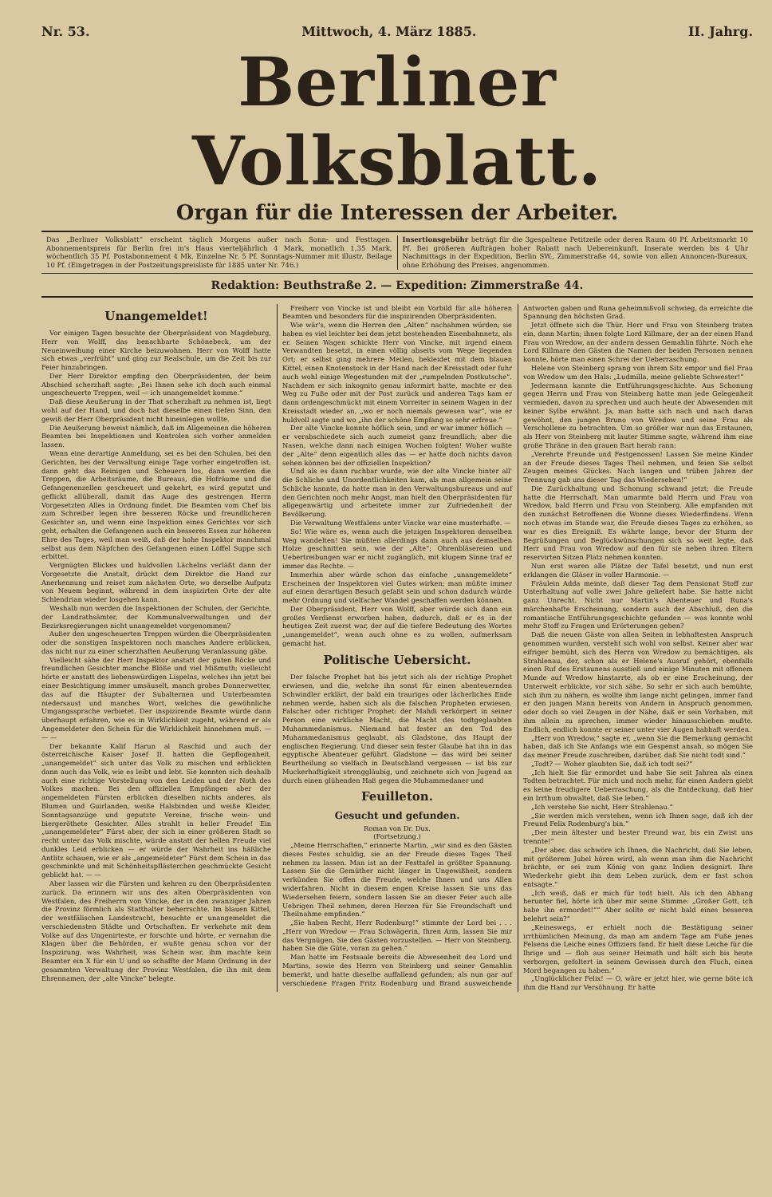Nr. 53. Mittwoch, 4. März 1885. II. Jahrg.
Berliner Volksblatt.
Organ für die Interessen der Arbeiter.
Das „Berliner Volksblatt“ erscheint täglich Morgens außer nach Sonn- und Festtagen. Abonnementspreis für Berlin frei in's Haus vierteljährlich 4 Mark, monatlich 1,35 Mark, wöchentlich 35 Pf. Postabonnement 4 Mk. Einzelne Nr. 5 Pf. Sonntags-Nummer mit illustr. Beilage 10 Pf. (Eingetragen in der Postzeitungspreisliste für 1885 unter Nr. 746.)
Insertionsgebühr beträgt für die 3gespaltene Petitzeile oder deren Raum 40 Pf. Arbeitsmarkt 10 Pf. Bei größeren Aufträgen hoher Rabatt nach Uebereinkunft. Inserate werden bis 4 Uhr Nachmittags in der Expedition, Berlin SW., Zimmerstraße 44, sowie von allen Annoncen-Bureaux, ohne Erhöhung des Preises, angenommen.
Redaktion: Beuthstraße 2. — Expedition: Zimmerstraße 44.
Unangemeldet!
Vor einigen Tagen besuchte der Oberpräsident von Magdeburg, Herr von Wolff, das benachbarte Schönebeck, um der Neueinweihung einer Kirche beizuwohnen. Herr von Wolff hatte sich etwas „verfrüht“ und ging zur Realschule, um die Zeit bis zur Feier hinzubringen.
Der Herr Direktor empfing den Oberpräsidenten, der beim Abschied scherzhaft sagte: „Bei Ihnen sehe ich doch auch einmal ungescheuerte Treppen, weil — ich unangemeldet komme.“
Daß diese Aeußerung in der That scherzhaft zu nehmen ist, liegt wohl auf der Hand, und doch hat dieselbe einen tiefen Sinn, den gewiß der Herr Oberpräsident nicht hineinlegen wollte.
Die Aeußerung beweist nämlich, daß im Allgemeinen die höheren Beamten bei Inspektionen und Kontrolen sich vorher anmelden lassen.
Wenn eine derartige Anmeldung, sei es bei den Schulen, bei den Gerichten, bei der Verwaltung einige Tage vorher eingetroffen ist, dann geht das Reinigen und Scheuern los, dann werden die Treppen, die Arbeitsräume, die Bureaus, die Hofräume und die Gefangenenzellen gescheuert und gekehrt, es wird geputzt und geflickt allüberall, damit das Auge des gestrengen Herrn Vorgesetzten Alles in Ordnung findet. Die Beamten vom Chef bis zum Schreiber legen ihre besseren Röcke und freundlicheren Gesichter an, und wenn eine Inspektion eines Gerichtes vor sich geht, erhalten die Gefangenen auch ein besseres Essen zur höheren Ehre des Tages, weil man weiß, daß der hohe Inspektor manchmal selbst aus dem Näpfchen des Gefangenen einen Löffel Suppe sich erbittet.
Vergnügten Blickes und huldvollen Lächelns verläßt dann der Vorgesetzte die Anstalt, drückt dem Direktor die Hand zur Anerkennung und reiset zum nächsten Orte, wo derselbe Aufputz von Neuem beginnt, während in dem inspizirten Orte der alte Schlendrian wieder losgehen kann.
Weshalb nun werden die Inspektionen der Schulen, der Gerichte, der Landrathsämter, der Kommunalverwaltungen und der Bezirksregierungen nicht unangemeldet vorgenommen?
Außer den ungescheuerten Treppen würden die Oberpräsidenten oder die sonstigen Inspektoren noch manches Andere erblicken, das nicht nur zu einer scherzhaften Aeußerung Veranlassung gäbe.
Vielleicht sähe der Herr Inspektor anstatt der guten Röcke und freundlichen Gesichter manche Blöße und viel Mißmuth; vielleicht hörte er anstatt des liebenswürdigen Lispelns, welches ihn jetzt bei einer Besichtigung immer umsäuselt, manch grobes Donnerwetter, das auf die Häupter der Subalternen und Unterbeamten niedersaust und manches Wort, welches die gewöhnliche Umgangssprache verbietet. Der inspizirende Beamte würde dann überhaupt erfahren, wie es in Wirklichkeit zugeht, während er als Angemeldeter den Schein für die Wirklichkeit hinnehmen muß. — — —
Der bekannte Kalif Harun al Raschid und auch der österreichische Kaiser Josef II. hatten die Gepflogenheit, „unangemeldet“ sich unter das Volk zu mischen und erblickten dann auch das Volk, wie es leibt und lebt. Sie konnten sich deshalb auch eine richtige Vorstellung von den Leiden und der Noth des Volkes machen. Bei den offiziellen Empfängen aber der angemeldeten Fürsten erblicken dieselben nichts anderes, als Blumen und Guirlanden, weiße Halsbinden und weiße Kleider, Sonntagsanzüge und geputzte Vereine, frische wein- und biergeröthete Gesichter. Alles strahlt in heller Freude! Ein „unangemeldeter“ Fürst aber, der sich in einer größeren Stadt so recht unter das Volk mischte, würde anstatt der hellen Freude viel dunkles Leid erblicken — er würde der Wahrheit ins häßliche Antlitz schauen, wie er als „angemeldeter“ Fürst dem Schein in das geschminkte und mit Schönheitspflästerchen geschmückte Gesicht geblickt hat. — —
Aber lassen wir die Fürsten und kehren zu den Oberpräsidenten zurück. Da erinnern wir uns des alten Oberpräsidenten von Westfalen, des Freiherrn von Vincke, der in den zwanziger Jahren die Provinz förmlich als Statthalter beherrschte. Im blauen Kittel, der westfälischen Landestracht, besuchte er unangemeldet die verschiedensten Städte und Ortschaften. Er verkehrte mit dem Volke auf das Ungenirteste, er forschte und hörte, er vernahm die Klagen über die Behörden, er wußte genau schon vor der Inspizirung, was Wahrheit, was Schein war, ihm machte kein Beamter ein X für ein U und so schaffte der Mann Ordnung in der gesammten Verwaltung der Provinz Westfalen, die ihn mit dem Ehrennamen, der „alte Vincke“ belegte.
Freiherr von Vincke ist und bleibt ein Vorbild für alle höheren Beamten und besonders für die inspizirenden Oberpräsidenten.
Wie wär's, wenn die Herren den „Alten“ nachahmen würden; sie haben es viel leichter bei dem jetzt bestehenden Eisenbahnnetz, als er. Seinen Wagen schickte Herr von Vincke, mit irgend einem Verwandten besetzt, in einen völlig abseits vom Wege liegenden Ort; er selbst ging mehrere Meilen, bekleidet mit dem blauen Kittel, einen Knotenstock in der Hand nach der Kreisstadt oder fuhr auch wohl einige Wegestunden mit der „rumpelnden Postkutsche“. Nachdem er sich inkognito genau informirt hatte, machte er den Weg zu Fuße oder mit der Post zurück und anderen Tags kam er dann ordengeschmückt mit einem Vorreiter in seinem Wagen in der Kreisstadt wieder an, „wo er noch niemals gewesen war“, wie er huldvoll sagte und wo „ihn der schöne Empfang so sehr erfreue.“
Der alte Vincke konnte höflich sein, und er war immer höflich — er verabschiedete sich auch zumeist ganz freundlich; aber die Nasen, welche dann nach einigen Wochen folgten! Woher wußte der „Alte“ denn eigentlich alles das — er hatte doch nichts davon sehen können bei der offiziellen Inspektion?
Und als es dann ruchbar wurde, wie der alte Vincke hinter all' die Schliche und Unordentlichkeiten kam, als man allgemein seine Schliche kannte, da hatte man in den Verwaltungsbureaus und auf den Gerichten noch mehr Angst, man hielt den Oberpräsidenten für allgegenwärtig und arbeitete immer zur Zufriedenheit der Bevölkerung.
Die Verwaltung Westfalens unter Vincke war eine musterhafte. —
So! Wie wäre es, wenn auch die jetzigen Inspektoren denselben Weg wandelten! Sie müßten allerdings dann auch aus demselben Holze geschnitten sein, wie der „Alte“; Ohrenbläsereien und Uebertreibungen war er nicht zugänglich, mit klugem Sinne traf er immer das Rechte. —
Immerhin aber würde schon das einfache „unangemeldete“ Erscheinen der Inspektoren viel Gutes wirken; man müßte immer auf einen derartigen Besuch gefaßt sein und schon dadurch würde mehr Ordnung und vielfacher Wandel geschaffen werden können.
Der Oberpräsident, Herr von Wolff, aber würde sich dann ein großes Verdienst erworben haben, dadurch, daß er es in der heutigen Zeit zuerst war, der auf die tiefere Bedeutung des Wortes „unangemeldet“, wenn auch ohne es zu wollen, aufmerksam gemacht hat.
Politische Uebersicht.
Der falsche Prophet hat bis jetzt sich als der richtige Prophet erwiesen, und die, welche ihn sonst für einen abenteuernden Schwindler erklärt, der bald ein trauriges oder lächerliches Ende nehmen werde, haben sich als die falschen Propheten erwiesen. Falscher oder richtiger Prophet: der Mahdi verkörpert in seiner Person eine wirkliche Macht, die Macht des todtgeglaubten Muhammedanismus. Niemand hat fester an den Tod des Muhammedanismus geglaubt, als Gladstone, das Haupt der englischen Regierung. Und dieser sein fester Glaube hat ihn in das egyptische Abenteuer geführt. Gladstone — das wird bei seiner Beurtheilung so vielfach in Deutschland vergessen — ist bis zur Muckerhaftigkeit strenggläubig, und zeichnete sich von Jugend an durch einen glühenden Haß gegen die Muhammedaner und
Feuilleton.
Gesucht und gefunden.
Roman von Dr. Dux.
(Fortsetzung.)
„Meine Herrschaften,“ erinnerte Martin, „wir sind es den Gästen dieses Festes schuldig, sie an der Freude dieses Tages Theil nehmen zu lassen. Man ist an der Festtafel in größter Spannung. Lassen Sie die Gemüther nicht länger in Ungewißheit, sondern verkünden Sie offen die Freude, welche Ihnen und uns Allen widerfahren. Nicht in diesem engen Kreise lassen Sie uns das Wiedersehen feiern, sondern lassen Sie an dieser Feier auch alle Uebrigen Theil nehmen, deren Herzen für Sie Freundschaft und Theilnahme empfinden.“
„Sie haben Recht, Herr Rodenburg!“ stimmte der Lord bei . . . „Herr von Wredow — Frau Schwägerin, Ihren Arm, lassen Sie mir das Vergnügen, Sie den Gästen vorzustellen. — Herr von Steinberg, haben Sie die Güte, voran zu gehen.“
Man hatte im Festsaale bereits die Abwesenheit des Lord und Martins, sowie des Herrn von Steinberg und seiner Gemahlin bemerkt, und hatte dieselbe auffallend gefunden; als nun gar auf verschiedene Fragen Fritz Rodenburg und Brand ausweichende Antworten gaben und Runa geheimnißvoll schwieg, da erreichte die Spannung den höchsten Grad.
Jetzt öffnete sich die Thür. Herr und Frau von Steinberg traten ein, dann Martin; ihnen folgte Lord Killmare, der an der einen Hand Frau von Wredow, an der andern dessen Gemahlin führte. Noch ehe Lord Killmare den Gästen die Namen der beiden Personen nennen konnte, hörte man einen Schrei der Ueberraschung.
Helene von Steinberg sprang von ihrem Sitz empor und fiel Frau von Wredow um den Hals: „Ludmilla, meine geliebte Schwester!“
Jedermann kannte die Entführungsgeschichte. Aus Schonung gegen Herrn und Frau von Steinberg hatte man jede Gelegenheit vermieden, davon zu sprechen und auch heute der Abwesenden mit keiner Sylbe erwähnt. Ja, man hatte sich nach und nach daran gewöhnt, den jungen Bruno von Wredow und seine Frau als Verschollene zu betrachten. Um so größer war nun das Erstaunen, als Herr von Steinberg mit lauter Stimme sagte, während ihm eine große Thräne in den grauen Bart herab rann:
„Verehrte Freunde und Festgenossen! Lassen Sie meine Kinder an der Freude dieses Tages Theil nehmen, und feien Sie selbst Zeugen meines Glückes. Nach langen und trüben Jahren der Trennung gab uns dieser Tag das Wiedersehen!“
Die Zurückhaltung und Schonung schwand jetzt; die Freude hatte die Herrschaft. Man umarmte bald Herrn und Frau von Wredow, bald Herrn und Frau von Steinberg. Alle empfanden mit den zunächst Betroffenen die Wonne dieses Wiederfindens. Wenn noch etwas im Stande war, die Freude dieses Tages zu erhöhen, so war es dies Ereigniß. Es währte lange, bevor der Sturm der Begrüßungen und Beglückwünschungen sich so weit legte, daß Herr und Frau von Wredow auf den für sie neben ihren Eltern reservirten Sitzen Platz nehmen konnten.
Nun erst waren alle Plätze der Tafel besetzt, und nun erst erklangen die Gläser in voller Harmonie. —
Fräulein Adda meinte, daß dieser Tag dem Pensionat Stoff zur Unterhaltung auf volle zwei Jahre geliefert habe. Sie hatte nicht ganz Unrecht. Nicht nur Martin's Abenteuer und Runa's märchenhafte Erscheinung, sondern auch der Abschluß, den die romantische Entführungsgeschichte gefunden — was konnte wohl mehr Stoff zu Fragen und Erörterungen geben?
Daß die neuen Gäste von allen Seiten in lebhaftesten Anspruch genommen wurden, versteht sich wohl von selbst. Keiner aber war eifriger bemüht, sich des Herrn von Wredow zu bemächtigen, als Strahlenau, der, schon als er Helene's Ausruf gehört, ebenfalls einen Ruf des Erstaunens ausstieß und einige Minuten mit offenem Munde auf Wredow hinstarrte, als ob er eine Erscheinung, der Unterwelt erblickte, vor sich sähe. So sehr er sich auch bemühte, sich ihm zu nähern, es wollte ihm lange nicht gelingen, immer fand er den jungen Mann bereits von Andern in Anspruch genommen, oder doch so viel Zeugen in der Nähe, daß er sein Vorhaben, mit ihm allein zu sprechen, immer wieder hinausschieben mußte. Endlich, endlich konnte er seiner unter vier Augen habhaft werden.
„Herr von Wredow,“ sagte er, „wenn Sie die Bemerkung gemacht haben, daß ich Sie Anfangs wie ein Gespenst ansah, so mögen Sie das meiner Freude zuschreiben, darüber, daß Sie nicht todt sind.“
„Todt? — Woher glaubten Sie, daß ich todt sei?“
„Ich hielt Sie für ermordet und habe Sie seit Jahren als einen Todten betrachtet. Für mich und noch mehr, für einen Andern giebt es keine freudigere Ueberraschung, als die Entdeckung, daß hier ein Irrthum obwaltet, daß Sie leben.“
„Ich verstehe Sie nicht, Herr Strahlenau.“
„Sie werden mich verstehen, wenn ich Ihnen sage, daß ich der Freund Felix Rodenburg's bin.“
„Der mein ältester und bester Freund war, bis ein Zwist uns trennte!“
„Der aber, das schwöre ich Ihnen, die Nachricht, daß Sie leben, mit größerem Jubel hören wird, als wenn man ihm die Nachricht brächte, er sei zum König von ganz Indien designirt. Ihre Wiederkehr giebt ihn dem Leben zurück, dem er fast schon entsagte.“
„Ich weiß, daß er mich für todt hielt. Als ich den Abhang herunter fiel, hörte ich über mir seine Stimme: „Großer Gott, ich habe ihn ermordet!““ Aber sollte er nicht bald eines besseren belehrt sein?“
„Keineswegs, er erhielt noch die Bestätigung seiner irrthümlichen Meinung, da man am andern Tage am Fuße jenes Felsens die Leiche eines Offiziers fand. Er hielt diese Leiche für die Ihrige und — floh aus seiner Heimath und hält sich bis heute verborgen, gefoltert in seinem Gewissen durch den Fluch, einen Mord begangen zu haben.“
„Unglücklicher Felix! — O, wäre er jetzt hier, wie gerne böte ich ihm die Hand zur Versöhnung. Er hatte